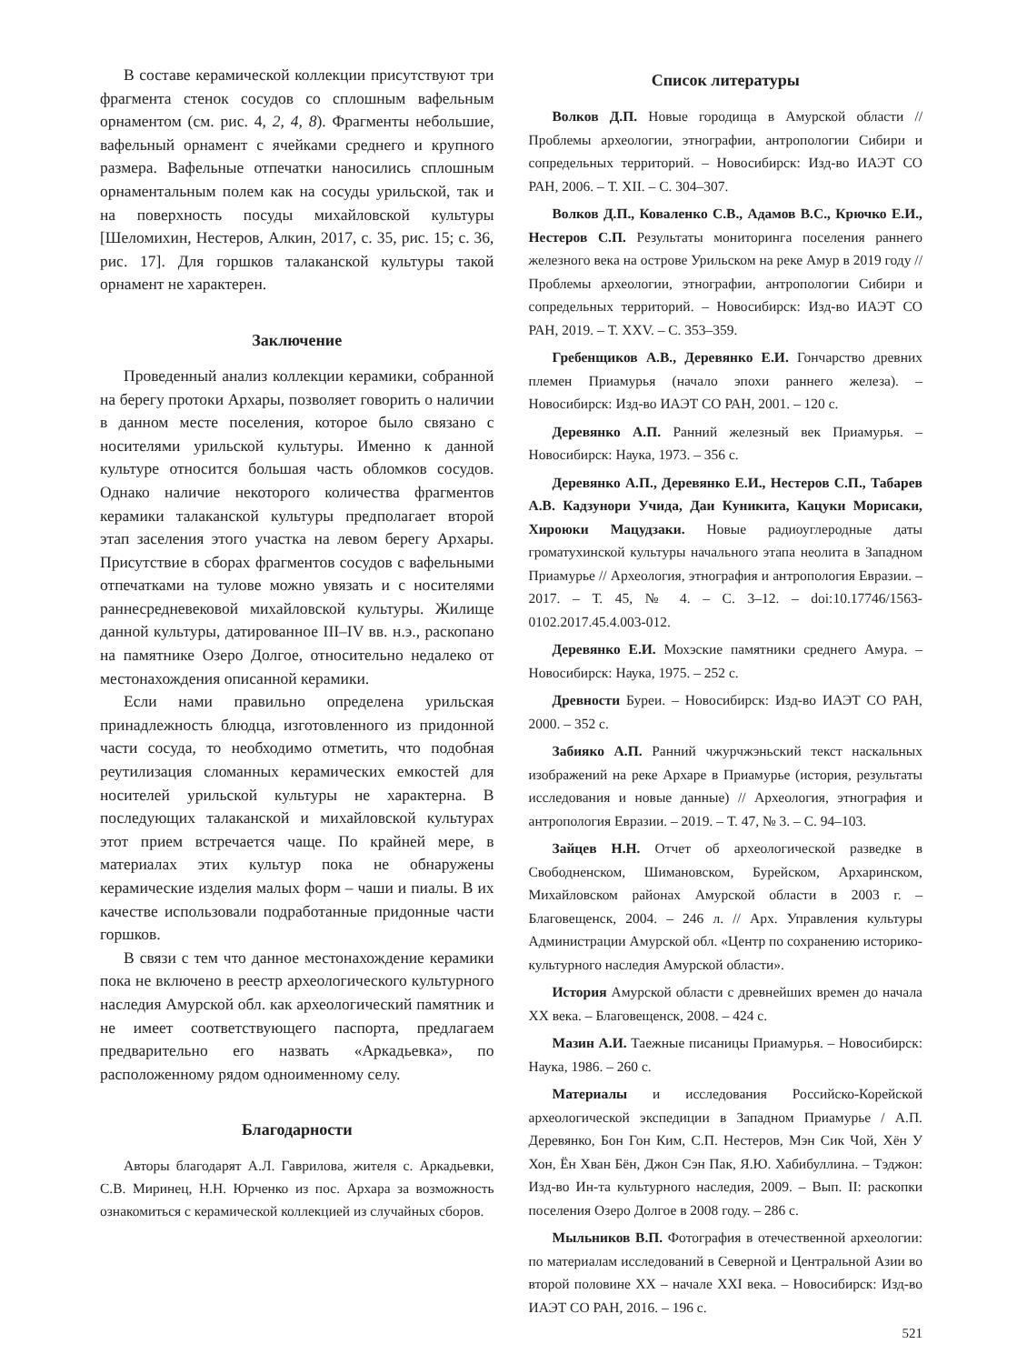В составе керамической коллекции присутствуют три фрагмента стенок сосудов со сплошным вафельным орнаментом (см. рис. 4, 2, 4, 8). Фрагменты небольшие, вафельный орнамент с ячейками среднего и крупного размера. Вафельные отпечатки наносились сплошным орнаментальным полем как на сосуды урильской, так и на поверхность посуды михайловской культуры [Шеломихин, Нестеров, Алкин, 2017, с. 35, рис. 15; с. 36, рис. 17]. Для горшков талаканской культуры такой орнамент не характерен.
Заключение
Проведенный анализ коллекции керамики, собранной на берегу протоки Архары, позволяет говорить о наличии в данном месте поселения, которое было связано с носителями урильской культуры. Именно к данной культуре относится большая часть обломков сосудов. Однако наличие некоторого количества фрагментов керамики талаканской культуры предполагает второй этап заселения этого участка на левом берегу Архары. Присутствие в сборах фрагментов сосудов с вафельными отпечатками на тулове можно увязать и с носителями раннесредневековой михайловской культуры. Жилище данной культуры, датированное III–IV вв. н.э., раскопано на памятнике Озеро Долгое, относительно недалеко от местонахождения описанной керамики.
Если нами правильно определена урильская принадлежность блюдца, изготовленного из придонной части сосуда, то необходимо отметить, что подобная реутилизация сломанных керамических емкостей для носителей урильской культуры не характерна. В последующих талаканской и михайловской культурах этот прием встречается чаще. По крайней мере, в материалах этих культур пока не обнаружены керамические изделия малых форм – чаши и пиалы. В их качестве использовали подработанные придонные части горшков.
В связи с тем что данное местонахождение керамики пока не включено в реестр археологического культурного наследия Амурской обл. как археологический памятник и не имеет соответствующего паспорта, предлагаем предварительно его назвать «Аркадьевка», по расположенному рядом одноименному селу.
Благодарности
Авторы благодарят А.Л. Гаврилова, жителя с. Аркадьевки, С.В. Миринец, Н.Н. Юрченко из пос. Архара за возможность ознакомиться с керамической коллекцией из случайных сборов.
Список литературы
Волков Д.П. Новые городища в Амурской области // Проблемы археологии, этнографии, антропологии Сибири и сопредельных территорий. – Новосибирск: Изд-во ИАЭТ СО РАН, 2006. – Т. XII. – С. 304–307.
Волков Д.П., Коваленко С.В., Адамов В.С., Крючко Е.И., Нестеров С.П. Результаты мониторинга поселения раннего железного века на острове Урильском на реке Амур в 2019 году // Проблемы археологии, этнографии, антропологии Сибири и сопредельных территорий. – Новосибирск: Изд-во ИАЭТ СО РАН, 2019. – Т. XXV. – С. 353–359.
Гребенщиков А.В., Деревянко Е.И. Гончарство древних племен Приамурья (начало эпохи раннего железа). – Новосибирск: Изд-во ИАЭТ СО РАН, 2001. – 120 с.
Деревянко А.П. Ранний железный век Приамурья. – Новосибирск: Наука, 1973. – 356 с.
Деревянко А.П., Деревянко Е.И., Нестеров С.П., Табарев А.В. Кадзунори Учида, Даи Куникита, Кацуки Морисаки, Хироюки Мацудзаки. Новые радиоуглеродные даты громатухинской культуры начального этапа неолита в Западном Приамурье // Археология, этнография и антропология Евразии. – 2017. – Т. 45, № 4. – С. 3–12. – doi:10.17746/1563-0102.2017.45.4.003-012.
Деревянко Е.И. Мохэские памятники среднего Амура. – Новосибирск: Наука, 1975. – 252 с.
Древности Буреи. – Новосибирск: Изд-во ИАЭТ СО РАН, 2000. – 352 с.
Забияко А.П. Ранний чжурчжэньский текст наскальных изображений на реке Архаре в Приамурье (история, результаты исследования и новые данные) // Археология, этнография и антропология Евразии. – 2019. – Т. 47, № 3. – С. 94–103.
Зайцев Н.Н. Отчет об археологической разведке в Свободненском, Шимановском, Бурейском, Архаринском, Михайловском районах Амурской области в 2003 г. – Благовещенск, 2004. – 246 л. // Арх. Управления культуры Администрации Амурской обл. «Центр по сохранению историко-культурного наследия Амурской области».
История Амурской области с древнейших времен до начала XX века. – Благовещенск, 2008. – 424 с.
Мазин А.И. Таежные писаницы Приамурья. – Новосибирск: Наука, 1986. – 260 с.
Материалы и исследования Российско-Корейской археологической экспедиции в Западном Приамурье / А.П. Деревянко, Бон Гон Ким, С.П. Нестеров, Мэн Сик Чой, Хён У Хон, Ён Хван Бён, Джон Сэн Пак, Я.Ю. Хабибуллина. – Тэджон: Изд-во Ин-та культурного наследия, 2009. – Вып. II: раскопки поселения Озеро Долгое в 2008 году. – 286 с.
Мыльников В.П. Фотография в отечественной археологии: по материалам исследований в Северной и Центральной Азии во второй половине XX – начале XXI века. – Новосибирск: Изд-во ИАЭТ СО РАН, 2016. – 196 с.
521